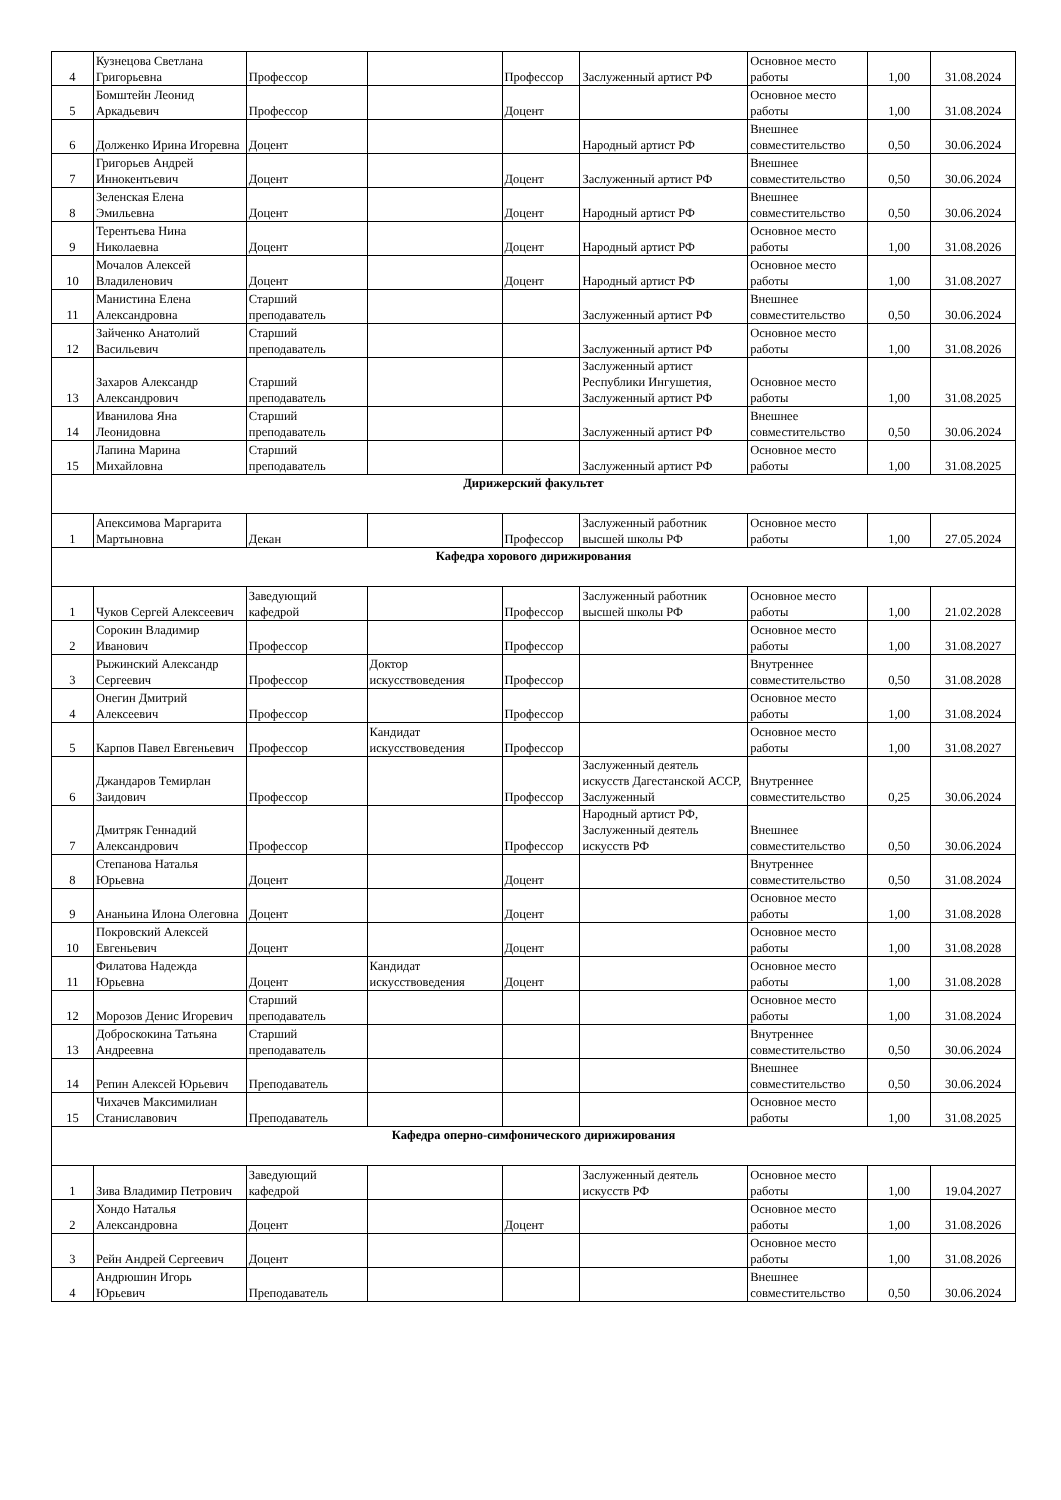| 4 | Кузнецова Светлана Григорьевна | Профессор | | Профессор | Заслуженный артист РФ | Основное место работы | 1,00 | 31.08.2024 |
| 5 | Бомштейн Леонид Аркадьевич | Профессор | | Доцент | | Основное место работы | 1,00 | 31.08.2024 |
| 6 | Долженко Ирина Игоревна | Доцент | | | Народный артист РФ | Внешнее совместительство | 0,50 | 30.06.2024 |
| 7 | Григорьев Андрей Иннокентьевич | Доцент | | Доцент | Заслуженный артист РФ | Внешнее совместительство | 0,50 | 30.06.2024 |
| 8 | Зеленская Елена Эмильевна | Доцент | | Доцент | Народный артист РФ | Внешнее совместительство | 0,50 | 30.06.2024 |
| 9 | Терентьева Нина Николаевна | Доцент | | Доцент | Народный артист РФ | Основное место работы | 1,00 | 31.08.2026 |
| 10 | Мочалов Алексей Владиленович | Доцент | | Доцент | Народный артист РФ | Основное место работы | 1,00 | 31.08.2027 |
| 11 | Манистина Елена Александровна | Старший преподаватель | | | Заслуженный артист РФ | Внешнее совместительство | 0,50 | 30.06.2024 |
| 12 | Зайченко Анатолий Васильевич | Старший преподаватель | | | Заслуженный артист РФ | Основное место работы | 1,00 | 31.08.2026 |
| 13 | Захаров Александр Александрович | Старший преподаватель | | | Заслуженный артист Республики Ингушетия, Заслуженный артист РФ | Основное место работы | 1,00 | 31.08.2025 |
| 14 | Иванилова Яна Леонидовна | Старший преподаватель | | | Заслуженный артист РФ | Внешнее совместительство | 0,50 | 30.06.2024 |
| 15 | Лапина Марина Михайловна | Старший преподаватель | | | Заслуженный артист РФ | Основное место работы | 1,00 | 31.08.2025 |
| Дирижерский факультет | | | | | | | | |
| 1 | Апексимова Маргарита Мартыновна | Декан | | Профессор | Заслуженный работник высшей школы РФ | Основное место работы | 1,00 | 27.05.2024 |
| Кафедра хорового дирижирования | | | | | | | | |
| 1 | Чуков Сергей Алексеевич | Заведующий кафедрой | | Профессор | Заслуженный работник высшей школы РФ | Основное место работы | 1,00 | 21.02.2028 |
| 2 | Сорокин Владимир Иванович | Профессор | | Профессор | | Основное место работы | 1,00 | 31.08.2027 |
| 3 | Рыжинский Александр Сергеевич | Профессор | Доктор искусствоведения | Профессор | | Внутреннее совместительство | 0,50 | 31.08.2028 |
| 4 | Онегин Дмитрий Алексеевич | Профессор | | Профессор | | Основное место работы | 1,00 | 31.08.2024 |
| 5 | Карпов Павел Евгеньевич | Профессор | Кандидат искусствоведения | Профессор | | Основное место работы | 1,00 | 31.08.2027 |
| 6 | Джандаров Темирлан Заидович | Профессор | | Профессор | Заслуженный деятель искусств Дагестанской АССР, Заслуженный | Внутреннее совместительство | 0,25 | 30.06.2024 |
| 7 | Дмитряк Геннадий Александрович | Профессор | | Профессор | Народный артист РФ, Заслуженный деятель искусств РФ | Внешнее совместительство | 0,50 | 30.06.2024 |
| 8 | Степанова Наталья Юрьевна | Доцент | | Доцент | | Внутреннее совместительство | 0,50 | 31.08.2024 |
| 9 | Ананьина Илона Олеговна | Доцент | | Доцент | | Основное место работы | 1,00 | 31.08.2028 |
| 10 | Покровский Алексей Евгеньевич | Доцент | | Доцент | | Основное место работы | 1,00 | 31.08.2028 |
| 11 | Филатова Надежда Юрьевна | Доцент | Кандидат искусствоведения | Доцент | | Основное место работы | 1,00 | 31.08.2028 |
| 12 | Морозов Денис Игоревич | Старший преподаватель | | | | Основное место работы | 1,00 | 31.08.2024 |
| 13 | Доброскокина Татьяна Андреевна | Старший преподаватель | | | | Внутреннее совместительство | 0,50 | 30.06.2024 |
| 14 | Репин Алексей Юрьевич | Преподаватель | | | | Внешнее совместительство | 0,50 | 30.06.2024 |
| 15 | Чихачев Максимилиан Станиславович | Преподаватель | | | | Основное место работы | 1,00 | 31.08.2025 |
| Кафедра оперно-симфонического дирижирования | | | | | | | | |
| 1 | Зива Владимир Петрович | Заведующий кафедрой | | | Заслуженный деятель искусств РФ | Основное место работы | 1,00 | 19.04.2027 |
| 2 | Хондо Наталья Александровна | Доцент | | Доцент | | Основное место работы | 1,00 | 31.08.2026 |
| 3 | Рейн Андрей Сергеевич | Доцент | | | | Основное место работы | 1,00 | 31.08.2026 |
| 4 | Андрюшин Игорь Юрьевич | Преподаватель | | | | Внешнее совместительство | 0,50 | 30.06.2024 |